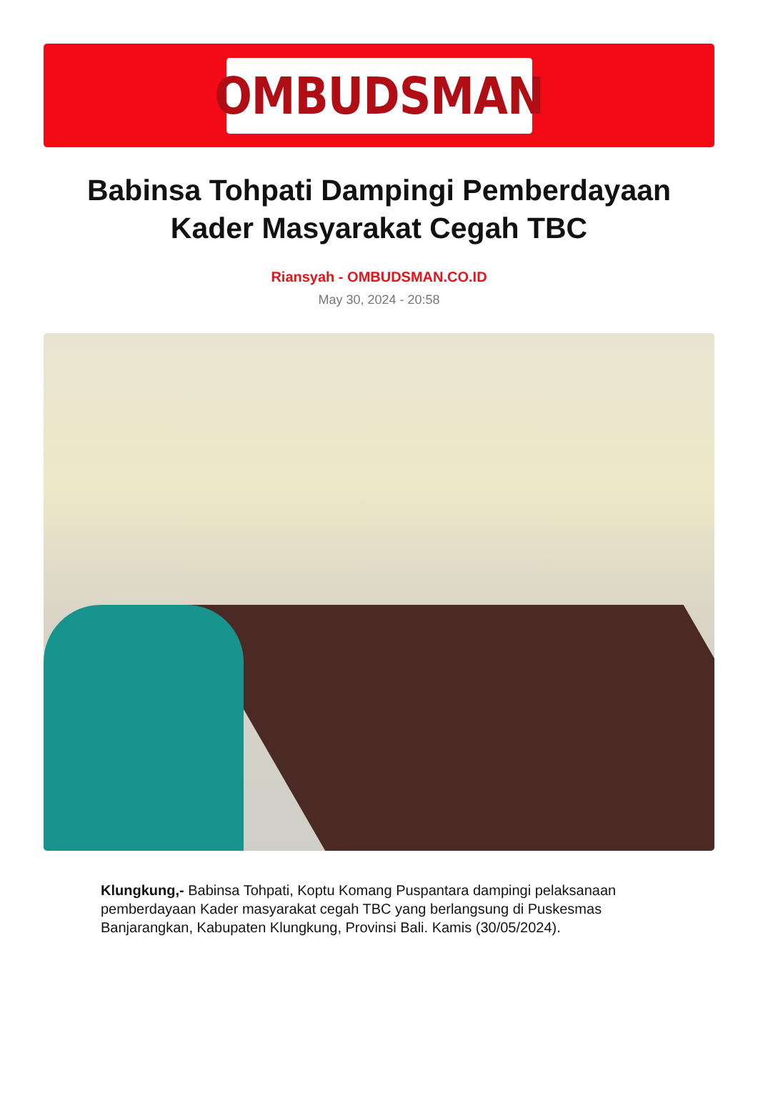OMBUDSMAN
Babinsa Tohpati Dampingi Pemberdayaan Kader Masyarakat Cegah TBC
Riansyah - OMBUDSMAN.CO.ID
May 30, 2024 - 20:58
Klungkung,- Babinsa Tohpati, Koptu Komang Puspantara dampingi pelaksanaan pemberdayaan Kader masyarakat cegah TBC yang berlangsung di Puskesmas Banjarangkan, Kabupaten Klungkung, Provinsi Bali. Kamis (30/05/2024).